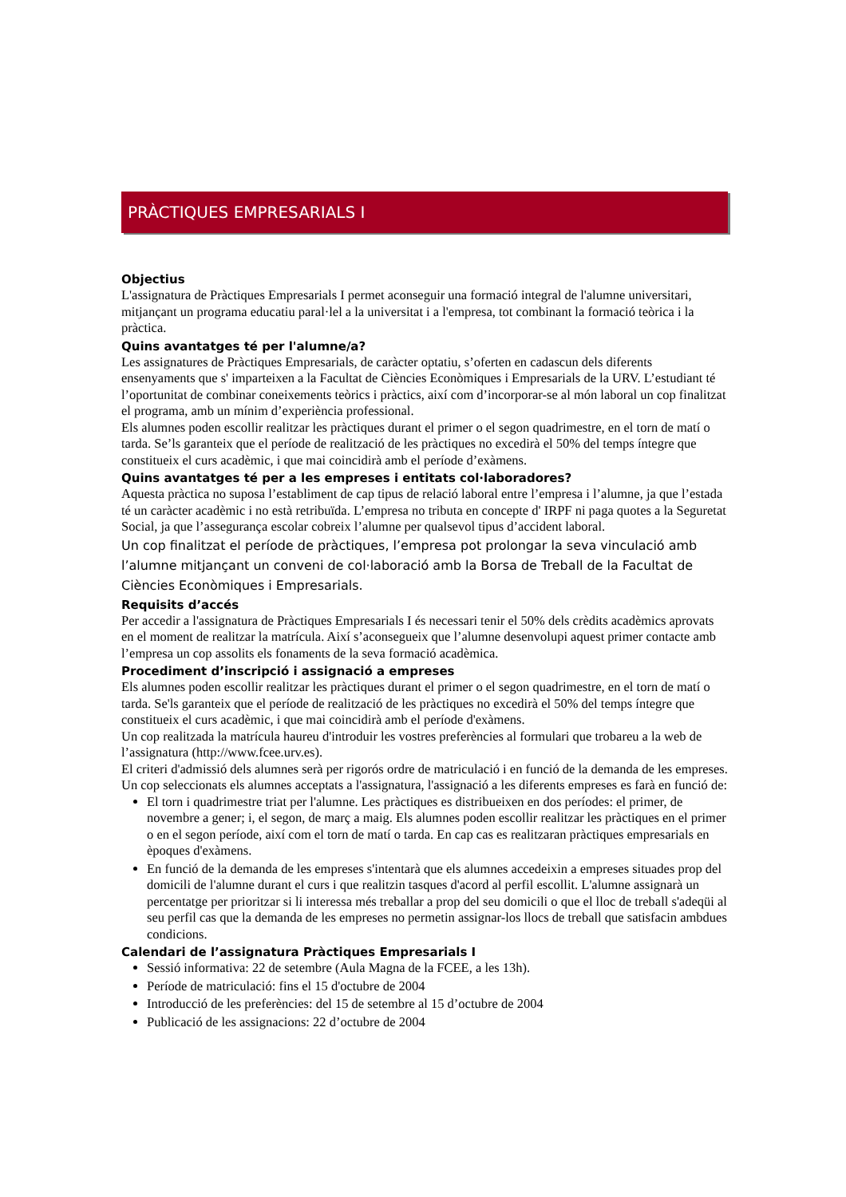PRÀCTIQUES EMPRESARIALS I
Objectius
L'assignatura de Pràctiques Empresarials I permet aconseguir una formació integral de l'alumne universitari, mitjançant un programa educatiu paral·lel a la universitat i a l'empresa, tot combinant la formació teòrica i la pràctica.
Quins avantatges té per l'alumne/a?
Les assignatures de Pràctiques Empresarials, de caràcter optatiu, s’oferten en cadascun dels diferents ensenyaments que s' imparteixen a la Facultat de Ciències Econòmiques i Empresarials de la URV. L’estudiant té l’oportunitat de combinar coneixements teòrics i pràctics, així com d’incorporar-se al món laboral un cop finalitzat el programa, amb un mínim d’experiència professional.
Els alumnes poden escollir realitzar les pràctiques durant el primer o el segon quadrimestre, en el torn de matí o tarda. Se’ls garanteix que el període de realització de les pràctiques no excedirà el 50% del temps íntegre que constitueix el curs acadèmic, i que mai coincidirà amb el període d’exàmens.
Quins avantatges té per a les empreses i entitats col·laboradores?
Aquesta pràctica no suposa l’establiment de cap tipus de relació laboral entre l’empresa i l’alumne, ja que l’estada té un caràcter acadèmic i no està retribuïda. L’empresa no tributa en concepte d' IRPF ni paga quotes a la Seguretat Social, ja que l’assegurança escolar cobreix l’alumne per qualsevol tipus d’accident laboral.
Un cop finalitzat el període de pràctiques, l’empresa pot prolongar la seva vinculació amb l’alumne mitjançant un conveni de col·laboració amb la Borsa de Treball de la Facultat de Ciències Econòmiques i Empresarials.
Requisits d’accés
Per accedir a l'assignatura de Pràctiques Empresarials I és necessari tenir el 50% dels crèdits acadèmics aprovats en el moment de realitzar la matrícula. Així s’aconsegueix que l’alumne desenvolupi aquest primer contacte amb l’empresa un cop assolits els fonaments de la seva formació acadèmica.
Procediment d’inscripció i assignació a empreses
Els alumnes poden escollir realitzar les pràctiques durant el primer o el segon quadrimestre, en el torn de matí o tarda. Se'ls garanteix que el període de realització de les pràctiques no excedirà el 50% del temps íntegre que constitueix el curs acadèmic, i que mai coincidirà amb el període d'exàmens.
Un cop realitzada la matrícula haureu d'introduir les vostres preferències al formulari que trobareu a la web de l’assignatura (http://www.fcee.urv.es).
El criteri d'admissió dels alumnes serà per rigorós ordre de matriculació i en funció de la demanda de les empreses. Un cop seleccionats els alumnes acceptats a l'assignatura, l'assignació a les diferents empreses es farà en funció de:
El torn i quadrimestre triat per l'alumne. Les pràctiques es distribueixen en dos períodes: el primer, de novembre a gener; i, el segon, de març a maig. Els alumnes poden escollir realitzar les pràctiques en el primer o en el segon període, així com el torn de matí o tarda. En cap cas es realitzaran pràctiques empresarials en èpoques d'exàmens.
En funció de la demanda de les empreses s'intentarà que els alumnes accedeixin a empreses situades prop del domicili de l'alumne durant el curs i que realitzin tasques d'acord al perfil escollit. L'alumne assignarà un percentatge per prioritzar si li interessa més treballar a prop del seu domicili o que el lloc de treball s'adeqüi al seu perfil cas que la demanda de les empreses no permetin assignar-los llocs de treball que satisfacin ambdues condicions.
Calendari de l’assignatura Pràctiques Empresarials I
Sessió informativa: 22 de setembre (Aula Magna de la FCEE, a les 13h).
Període de matriculació: fins el 15 d'octubre de 2004
Introducció de les preferències: del 15 de setembre al 15 d’octubre de 2004
Publicació de les assignacions: 22 d’octubre de 2004